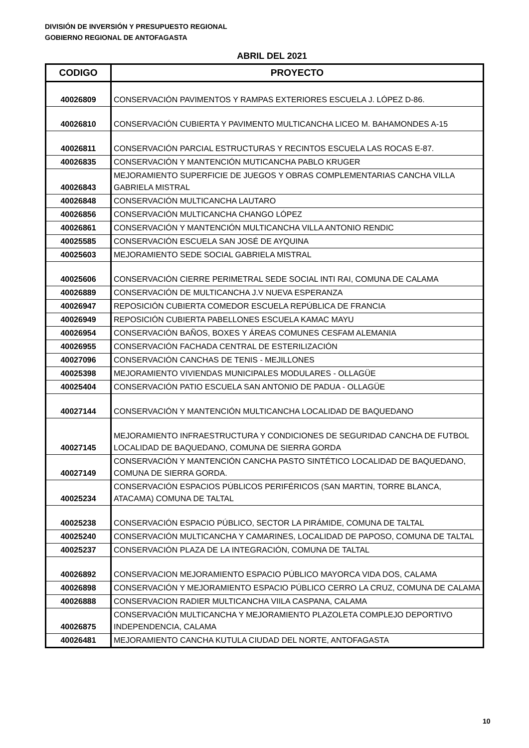DIVISIÓN DE INVERSIÓN Y PRESUPUESTO REGIONAL
GOBIERNO REGIONAL DE ANTOFAGASTA
ABRIL DEL 2021
| CODIGO | PROYECTO |
| --- | --- |
| 40026809 | CONSERVACIÓN PAVIMENTOS Y RAMPAS EXTERIORES ESCUELA J. LÓPEZ D-86. |
| 40026810 | CONSERVACIÓN CUBIERTA Y PAVIMENTO MULTICANCHA LICEO M. BAHAMONDES A-15 |
| 40026811 | CONSERVACIÓN PARCIAL ESTRUCTURAS Y RECINTOS ESCUELA LAS ROCAS E-87. |
| 40026835 | CONSERVACIÓN Y MANTENCIÓN MUTICANCHA PABLO KRUGER |
| 40026843 | MEJORAMIENTO SUPERFICIE DE JUEGOS Y OBRAS COMPLEMENTARIAS CANCHA VILLA GABRIELA MISTRAL |
| 40026848 | CONSERVACIÓN MULTICANCHA LAUTARO |
| 40026856 | CONSERVACIÓN MULTICANCHA CHANGO LÓPEZ |
| 40026861 | CONSERVACIÓN Y MANTENCIÓN MULTICANCHA VILLA ANTONIO RENDIC |
| 40025585 | CONSERVACIÓN ESCUELA SAN JOSÉ DE AYQUINA |
| 40025603 | MEJORAMIENTO SEDE SOCIAL GABRIELA MISTRAL |
| 40025606 | CONSERVACIÓN CIERRE PERIMETRAL SEDE SOCIAL INTI RAI, COMUNA DE CALAMA |
| 40026889 | CONSERVACIÓN DE MULTICANCHA J.V NUEVA ESPERANZA |
| 40026947 | REPOSICIÓN CUBIERTA COMEDOR ESCUELA REPÚBLICA DE FRANCIA |
| 40026949 | REPOSICIÓN CUBIERTA PABELLONES ESCUELA KAMAC MAYU |
| 40026954 | CONSERVACIÓN BAÑOS, BOXES Y ÁREAS COMUNES CESFAM ALEMANIA |
| 40026955 | CONSERVACIÓN FACHADA CENTRAL DE ESTERILIZACIÓN |
| 40027096 | CONSERVACIÓN CANCHAS DE TENIS - MEJILLONES |
| 40025398 | MEJORAMIENTO VIVIENDAS MUNICIPALES MODULARES - OLLAGÜE |
| 40025404 | CONSERVACIÓN PATIO ESCUELA SAN ANTONIO DE PADUA - OLLAGÜE |
| 40027144 | CONSERVACIÓN Y MANTENCIÓN MULTICANCHA LOCALIDAD DE BAQUEDANO |
| 40027145 | MEJORAMIENTO INFRAESTRUCTURA Y CONDICIONES DE SEGURIDAD CANCHA DE FUTBOL LOCALIDAD DE BAQUEDANO, COMUNA DE SIERRA GORDA |
| 40027149 | CONSERVACIÓN Y MANTENCIÓN CANCHA PASTO SINTÉTICO LOCALIDAD DE BAQUEDANO, COMUNA DE SIERRA GORDA. |
| 40025234 | CONSERVACIÓN ESPACIOS PÚBLICOS PERIFÉRICOS (SAN MARTIN, TORRE BLANCA, ATACAMA) COMUNA DE TALTAL |
| 40025238 | CONSERVACIÓN ESPACIO PÚBLICO, SECTOR LA PIRÁMIDE, COMUNA DE TALTAL |
| 40025240 | CONSERVACIÓN MULTICANCHA Y CAMARINES, LOCALIDAD DE PAPOSO, COMUNA DE TALTAL |
| 40025237 | CONSERVACIÓN PLAZA DE LA INTEGRACIÓN, COMUNA DE TALTAL |
| 40026892 | CONSERVACION MEJORAMIENTO ESPACIO PÚBLICO MAYORCA VIDA DOS, CALAMA |
| 40026898 | CONSERVACIÓN Y MEJORAMIENTO ESPACIO PÚBLICO CERRO LA CRUZ, COMUNA DE CALAMA |
| 40026888 | CONSERVACION RADIER MULTICANCHA VIILA CASPANA, CALAMA |
| 40026875 | CONSERVACIÓN MULTICANCHA Y MEJORAMIENTO PLAZOLETA COMPLEJO DEPORTIVO INDEPENDENCIA, CALAMA |
| 40026481 | MEJORAMIENTO CANCHA KUTULA CIUDAD DEL NORTE, ANTOFAGASTA |
10